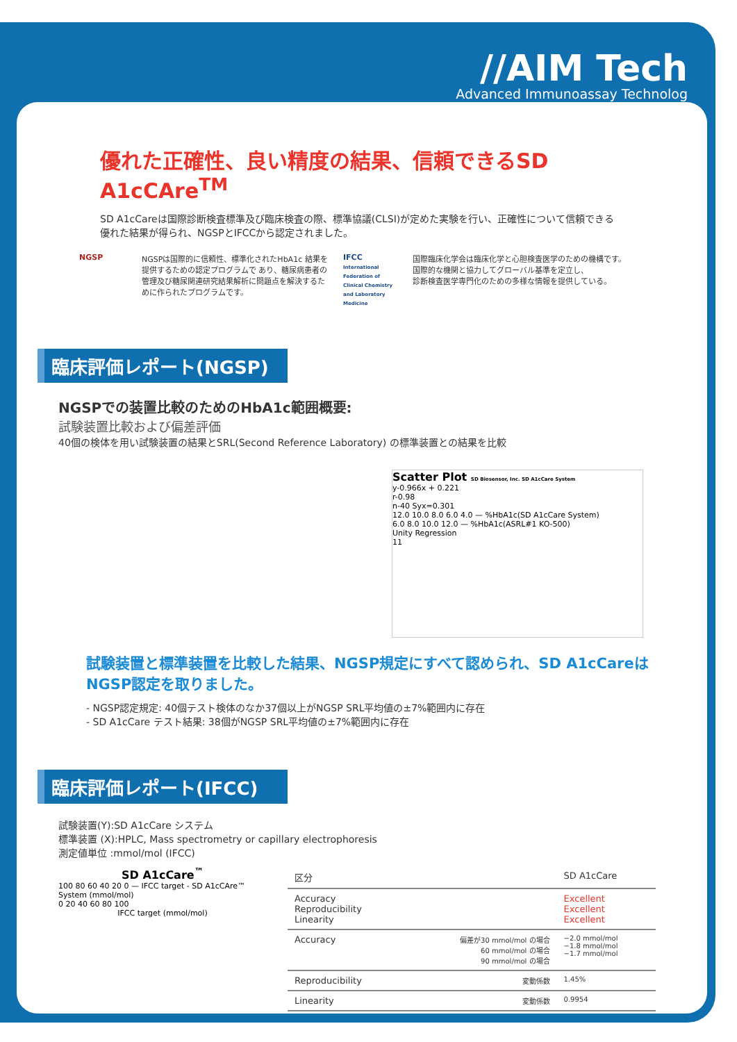//AIM Tech
Advanced Immunoassay Technolog
優れた正確性、良い精度の結果、信頼できるSD A1cCAre<sup>TM</sup>
SD A1cCareは国際診断検査標準及び臨床検査の際、標準協議(CLSI)が定めた実験を行い、正確性について信頼できる
優れた結果が得られ、NGSPとIFCCから認定されました。
NGSP NGSPは国際的に信頼性、標準化されたHbA1c 結果を 提供するための認定プログラムで あり、糖尿病患者の管理及び糖尿関連研究結果解析に問題点を解決するために作られたプログラムです。
IFCC
International Federation of Clinical Chemistry and Laboratory Medicine
国際臨床化学会は臨床化学と心胆検査医学のための機構です。
国際的な機関と協力してグローバル基準を定立し、
診断検査医学専門化のための多様な情報を提供している。
臨床評価レポート(NGSP)
NGSPでの装置比較のためのHbA1c範囲概要:
試験装置比較および偏差評価
40個の検体を用い試験装置の結果とSRL(Second Reference Laboratory) の標準装置との結果を比較
Scatter Plot SD Biosensor, Inc. SD A1cCare System
y-0.966x + 0.221
r-0.98
n-40 Syx=0.301
12.0 10.0 8.0 6.0 4.0 — %HbA1c(SD A1cCare System)
6.0 8.0 10.0 12.0 — %HbA1c(ASRL#1 KO-500)
Unity Regression
11
試験装置と標準装置を比較した結果、NGSP規定にすべて認められ、SD A1cCareは
NGSP認定を取りました。
- NGSP認定規定: 40個テスト検体のなか37個以上がNGSP SRL平均値の±7%範囲内に存在
- SD A1cCare テスト結果: 38個がNGSP SRL平均値の±7%範囲内に存在
臨床評価レポート(IFCC)
試験装置(Y):SD A1cCare システム
標準装置 (X):HPLC, Mass spectrometry or capillary electrophoresis
測定値単位 :mmol/mol (IFCC)
SD A1cCare<sup>™</sup>
100 80 60 40 20 0 — IFCC target - SD A1cCAre™ System (mmol/mol)
0 20 40 60 80 100
IFCC target (mmol/mol)
| 区分 | | SD A1cCare |
| --- | --- | --- |
| Accuracy Reproducibility Linearity | | Excellent Excellent Excellent |
| Accuracy | 偏差が30 mmol/mol の場合 60 mmol/mol の場合 90 mmol/mol の場合 | −2.0 mmol/mol −1.8 mmol/mol −1.7 mmol/mol |
| Reproducibility | 変動係数 | 1.45% |
| Linearity | 変動係数 | 0.9954 |